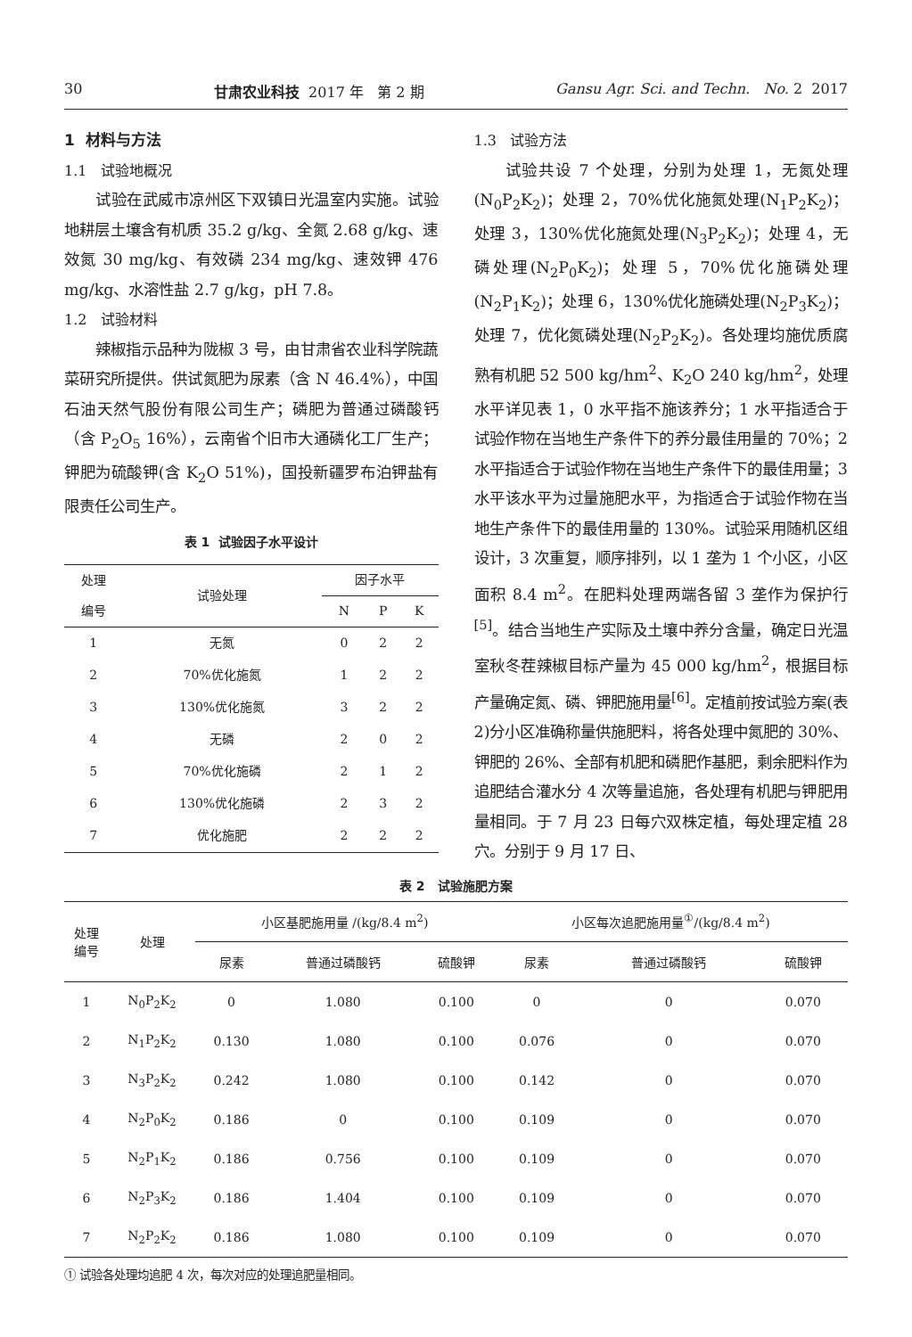30 甘肃农业科技 2017 年 第 2 期 Gansu Agr. Sci. and Techn. No. 2 2017
1 材料与方法
1.1 试验地概况
试验在武威市凉州区下双镇日光温室内实施。试验地耕层土壤含有机质 35.2 g/kg、全氮 2.68 g/kg、速效氮 30 mg/kg、有效磷 234 mg/kg、速效钾 476 mg/kg、水溶性盐 2.7 g/kg，pH 7.8。
1.2 试验材料
辣椒指示品种为陇椒 3 号，由甘肃省农业科学院蔬菜研究所提供。供试氮肥为尿素（含 N 46.4%），中国石油天然气股份有限公司生产；磷肥为普通过磷酸钙（含 P<sub>2</sub>O<sub>5</sub> 16%），云南省个旧市大通磷化工厂生产；钾肥为硫酸钾(含 K<sub>2</sub>O 51%)，国投新疆罗布泊钾盐有限责任公司生产。
表 1 试验因子水平设计
| 处理 编号 | 试验处理 | 因子水平 | | |
| --- | --- | --- | --- | --- |
| | | N | P | K |
| 1 | 无氮 | 0 | 2 | 2 |
| 2 | 70%优化施氮 | 1 | 2 | 2 |
| 3 | 130%优化施氮 | 3 | 2 | 2 |
| 4 | 无磷 | 2 | 0 | 2 |
| 5 | 70%优化施磷 | 2 | 1 | 2 |
| 6 | 130%优化施磷 | 2 | 3 | 2 |
| 7 | 优化施肥 | 2 | 2 | 2 |
1.3 试验方法
试验共设 7 个处理，分别为处理 1，无氮处理(N<sub>0</sub>P<sub>2</sub>K<sub>2</sub>)；处理 2，70%优化施氮处理(N<sub>1</sub>P<sub>2</sub>K<sub>2</sub>)；处理 3，130%优化施氮处理(N<sub>3</sub>P<sub>2</sub>K<sub>2</sub>)；处理 4，无磷处理(N<sub>2</sub>P<sub>0</sub>K<sub>2</sub>)；处理 5，70%优化施磷处理(N<sub>2</sub>P<sub>1</sub>K<sub>2</sub>)；处理 6，130%优化施磷处理(N<sub>2</sub>P<sub>3</sub>K<sub>2</sub>)；处理 7，优化氮磷处理(N<sub>2</sub>P<sub>2</sub>K<sub>2</sub>)。各处理均施优质腐熟有机肥 52 500 kg/hm<sup>2</sup>、K<sub>2</sub>O 240 kg/hm<sup>2</sup>，处理水平详见表 1，0 水平指不施该养分；1 水平指适合于试验作物在当地生产条件下的养分最佳用量的 70%；2 水平指适合于试验作物在当地生产条件下的最佳用量；3 水平该水平为过量施肥水平，为指适合于试验作物在当地生产条件下的最佳用量的 130%。试验采用随机区组设计，3 次重复，顺序排列，以 1 垄为 1 个小区，小区面积 8.4 m<sup>2</sup>。在肥料处理两端各留 3 垄作为保护行<sup>[5]</sup>。结合当地生产实际及土壤中养分含量，确定日光温室秋冬茬辣椒目标产量为 45 000 kg/hm<sup>2</sup>，根据目标产量确定氮、磷、钾肥施用量<sup>[6]</sup>。定植前按试验方案(表2)分小区准确称量供施肥料，将各处理中氮肥的 30%、钾肥的 26%、全部有机肥和磷肥作基肥，剩余肥料作为追肥结合灌水分 4 次等量追施，各处理有机肥与钾肥用量相同。于 7 月 23 日每穴双株定植，每处理定植 28 穴。分别于 9 月 17 日、
表 2 试验施肥方案
| 处理 编号 | 处理 | 小区基肥施用量 /(kg/8.4 m<sup>2</sup>) | | | 小区每次追肥施用量<sup>①</sup>/(kg/8.4 m<sup>2</sup>) | | |
| --- | --- | --- | --- | --- | --- | --- | --- |
| | | 尿素 | 普通过磷酸钙 | 硫酸钾 | 尿素 | 普通过磷酸钙 | 硫酸钾 |
| 1 | N<sub>0</sub>P<sub>2</sub>K<sub>2</sub> | 0 | 1.080 | 0.100 | 0 | 0 | 0.070 |
| 2 | N<sub>1</sub>P<sub>2</sub>K<sub>2</sub> | 0.130 | 1.080 | 0.100 | 0.076 | 0 | 0.070 |
| 3 | N<sub>3</sub>P<sub>2</sub>K<sub>2</sub> | 0.242 | 1.080 | 0.100 | 0.142 | 0 | 0.070 |
| 4 | N<sub>2</sub>P<sub>0</sub>K<sub>2</sub> | 0.186 | 0 | 0.100 | 0.109 | 0 | 0.070 |
| 5 | N<sub>2</sub>P<sub>1</sub>K<sub>2</sub> | 0.186 | 0.756 | 0.100 | 0.109 | 0 | 0.070 |
| 6 | N<sub>2</sub>P<sub>3</sub>K<sub>2</sub> | 0.186 | 1.404 | 0.100 | 0.109 | 0 | 0.070 |
| 7 | N<sub>2</sub>P<sub>2</sub>K<sub>2</sub> | 0.186 | 1.080 | 0.100 | 0.109 | 0 | 0.070 |
① 试验各处理均追肥 4 次，每次对应的处理追肥量相同。